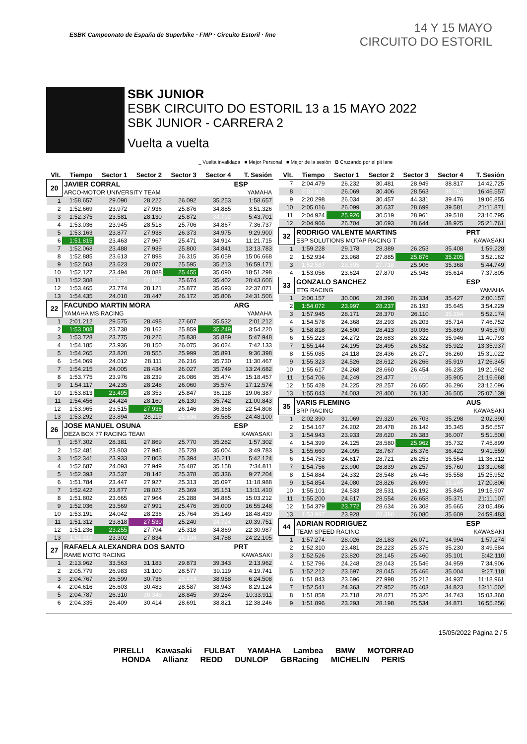ESBK Campeonato de España de Superbike · FMP · Circuito Estoril · fme
14 Y 15 MAYO
CIRCUITO DO ESTORIL
SBK JUNIOR
ESBK CIRCUITO DO ESTORIL 13 a 15 MAYO 2022
SBK JUNIOR - CARRERA 2
Vuelta a vuelta
_ Vuelta invalidada ■ Mejor Personal ■ Mejor de la sesión B Cruzando por el pit lane
| Vlt. | Tiempo | Sector 1 | Sector 2 | Sector 3 | Sector 4 | T. Sesión |
| --- | --- | --- | --- | --- | --- | --- |
| 20 | JAVIER CORRAL | | | | | ESP |
| | ARCO-MOTOR UNIVERSITY TEAM | | | | | YAMAHA |
| 1 | 1:58.657 | 29.090 | 28.222 | 26.092 | 35.253 | 1:58.657 |
| 2 | 1:52.669 | 23.972 | 27.936 | 25.876 | 34.885 | 3:51.326 |
| 3 | 1:52.375 | 23.581 | 28.130 | 25.872 | 34.792 | 5:43.701 |
| 4 | 1:53.036 | 23.945 | 28.518 | 25.706 | 34.867 | 7:36.737 |
| 5 | 1:53.163 | 23.877 | 27.938 | 26.373 | 34.975 | 9:29.900 |
| 6 | 1:51.815 | 23.463 | 27.967 | 25.471 | 34.914 | 11:21.715 |
| 7 | 1:52.068 | 23.488 | 27.939 | 25.800 | 34.841 | 13:13.783 |
| 8 | 1:52.885 | 23.613 | 27.898 | 26.315 | 35.059 | 15:06.668 |
| 9 | 1:52.503 | 23.623 | 28.072 | 25.595 | 35.213 | 16:59.171 |
| 10 | 1:52.127 | 23.494 | 28.088 | 25.455 | 35.090 | 18:51.298 |
| 11 | 1:52.308 | 23.348 | 27.884 | 25.674 | 35.402 | 20:43.606 |
| 12 | 1:53.465 | 23.774 | 28.121 | 25.877 | 35.693 | 22:37.071 |
| 13 | 1:54.435 | 24.010 | 28.447 | 26.172 | 35.806 | 24:31.506 |
| 22 | FACUNDO MARTIN MORA | | | | | ARG |
| | YAMAHA MS RACING | | | | | YAMAHA |
| 1 | 2:01.212 | 29.575 | 28.498 | 27.607 | 35.532 | 2:01.212 |
| 2 | 1:53.008 | 23.738 | 28.162 | 25.859 | 35.249 | 3:54.220 |
| 3 | 1:53.728 | 23.775 | 28.226 | 25.838 | 35.889 | 5:47.948 |
| 4 | 1:54.185 | 23.936 | 28.150 | 26.075 | 36.024 | 7:42.133 |
| 5 | 1:54.265 | 23.820 | 28.555 | 25.999 | 35.891 | 9:36.398 |
| 6 | 1:54.069 | 24.012 | 28.111 | 26.216 | 35.730 | 11:30.467 |
| 7 | 1:54.215 | 24.005 | 28.434 | 26.027 | 35.749 | 13:24.682 |
| 8 | 1:53.775 | 23.976 | 28.239 | 26.086 | 35.474 | 15:18.457 |
| 9 | 1:54.117 | 24.235 | 28.248 | 26.060 | 35.574 | 17:12.574 |
| 10 | 1:53.813 | 23.495 | 28.353 | 25.847 | 36.118 | 19:06.387 |
| 11 | 1:54.456 | 24.424 | 28.160 | 26.130 | 35.742 | 21:00.843 |
| 12 | 1:53.965 | 23.515 | 27.936 | 26.146 | 36.368 | 22:54.808 |
| 13 | 1:53.292 | 23.894 | 28.119 | 25.694 | 35.585 | 24:48.100 |
| 26 | JOSE MANUEL OSUNA | | | | | ESP |
| | DEZA BOX 77 RACING TEAM | | | | | KAWASAKI |
| 1 | 1:57.302 | 28.381 | 27.869 | 25.770 | 35.282 | 1:57.302 |
| 2 | 1:52.481 | 23.803 | 27.946 | 25.728 | 35.004 | 3:49.783 |
| 3 | 1:52.341 | 23.933 | 27.803 | 25.394 | 35.211 | 5:42.124 |
| 4 | 1:52.687 | 24.093 | 27.949 | 25.487 | 35.158 | 7:34.811 |
| 5 | 1:52.393 | 23.537 | 28.142 | 25.378 | 35.336 | 9:27.204 |
| 6 | 1:51.784 | 23.447 | 27.927 | 25.313 | 35.097 | 11:18.988 |
| 7 | 1:52.422 | 23.877 | 28.025 | 25.369 | 35.151 | 13:11.410 |
| 8 | 1:51.802 | 23.665 | 27.964 | 25.288 | 34.885 | 15:03.212 |
| 9 | 1:52.036 | 23.569 | 27.991 | 25.476 | 35.000 | 16:55.248 |
| 10 | 1:53.191 | 24.042 | 28.236 | 25.764 | 35.149 | 18:48.439 |
| 11 | 1:51.312 | 23.818 | 27.530 | 25.240 | 34.724 | 20:39.751 |
| 12 | 1:51.236 | 23.255 | 27.794 | 25.318 | 34.869 | 22:30.987 |
| 13 | 1:51.118 | 23.302 | 27.834 | 25.194 | 34.788 | 24:22.105 |
| 27 | RAFAELA ALEXANDRA DOS SANTO | | | | | PRT |
| | RAME MOTO RACING | | | | | KAWASAKI |
| 1 | 2:13.962 | 33.563 | 31.183 | 29.873 | 39.343 | 2:13.962 |
| 2 | 2:05.779 | 26.983 | 31.100 | 28.577 | 39.119 | 4:19.741 |
| 3 | 2:04.767 | 26.599 | 30.736 | 28.474 | 38.958 | 6:24.508 |
| 4 | 2:04.616 | 26.603 | 30.483 | 28.587 | 38.943 | 8:29.124 |
| 5 | 2:04.787 | 26.310 | 30.348 | 28.845 | 39.284 | 10:33.911 |
| 6 | 2:04.335 | 26.409 | 30.414 | 28.691 | 38.821 | 12:38.246 |
| Vlt. | Tiempo | Sector 1 | Sector 2 | Sector 3 | Sector 4 | T. Sesión |
| --- | --- | --- | --- | --- | --- | --- |
| 7 | 2:04.479 | 26.232 | 30.481 | 28.949 | 38.817 | 14:42.725 |
| 8 | 2:03.832 | 26.069 | 30.406 | 28.563 | 38.794 | 16:46.557 |
| 9 | 2:20.298 | 26.034 | 30.457 | 44.331 | 39.476 | 19:06.855 |
| 10 | 2:05.016 | 26.099 | 30.637 | 28.699 | 39.581 | 21:11.871 |
| 11 | 2:04.924 | 25.926 | 30.519 | 28.961 | 39.518 | 23:16.795 |
| 12 | 2:04.966 | 26.704 | 30.693 | 28.644 | 38.925 | 25:21.761 |
| 32 | RODRIGO VALENTE MARTINS | | | | | PRT |
| | ESP SOLUTIONS MOTAP RACING T | | | | | KAWASAKI |
| 1 | 1:59.228 | 29.178 | 28.389 | 26.253 | 35.408 | 1:59.228 |
| 2 | 1:52.934 | 23.968 | 27.885 | 25.876 | 35.205 | 3:52.162 |
| 3 | 1:52.587 | 23.595 | 27.718 | 25.906 | 35.368 | 5:44.749 |
| 4 | 1:53.056 | 23.624 | 27.870 | 25.948 | 35.614 | 7:37.805 |
| 33 | GONZALO SANCHEZ | | | | | ESP |
| | ETG RACING | | | | | YAMAHA |
| 1 | 2:00.157 | 30.006 | 28.390 | 26.334 | 35.427 | 2:00.157 |
| 2 | 1:54.072 | 23.997 | 28.237 | 26.193 | 35.645 | 3:54.229 |
| 3 | 1:57.945 | 28.171 | 28.370 | 26.110 | 35.294 | 5:52.174 |
| 4 | 1:54.578 | 24.368 | 28.293 | 26.203 | 35.714 | 7:46.752 |
| 5 | 1:58.818 | 24.500 | 28.413 | 30.036 | 35.869 | 9:45.570 |
| 6 | 1:55.223 | 24.272 | 28.683 | 26.322 | 35.946 | 11:40.793 |
| 7 | 1:55.144 | 24.195 | 28.495 | 26.532 | 35.922 | 13:35.937 |
| 8 | 1:55.085 | 24.118 | 28.436 | 26.271 | 36.260 | 15:31.022 |
| 9 | 1:55.323 | 24.526 | 28.612 | 26.266 | 35.919 | 17:26.345 |
| 10 | 1:55.617 | 24.268 | 28.660 | 26.454 | 36.235 | 19:21.962 |
| 11 | 1:54.706 | 24.249 | 28.477 | 26.075 | 35.905 | 21:16.668 |
| 12 | 1:55.428 | 24.225 | 28.257 | 26.650 | 36.296 | 23:12.096 |
| 13 | 1:55.043 | 24.003 | 28.400 | 26.135 | 36.505 | 25:07.139 |
| 35 | VARIS FLEMING | | | | | AUS |
| | BRP RACING | | | | | KAWASAKI |
| 1 | 2:02.390 | 31.069 | 29.320 | 26.703 | 35.298 | 2:02.390 |
| 2 | 1:54.167 | 24.202 | 28.478 | 26.142 | 35.345 | 3:56.557 |
| 3 | 1:54.943 | 23.933 | 28.620 | 26.383 | 36.007 | 5:51.500 |
| 4 | 1:54.399 | 24.125 | 28.580 | 25.962 | 35.732 | 7:45.899 |
| 5 | 1:55.660 | 24.095 | 28.767 | 26.376 | 36.422 | 9:41.559 |
| 6 | 1:54.753 | 24.617 | 28.721 | 26.253 | 35.554 | 11:36.312 |
| 7 | 1:54.756 | 23.900 | 28.839 | 26.257 | 35.760 | 13:31.068 |
| 8 | 1:54.884 | 24.332 | 28.548 | 26.446 | 35.558 | 15:25.952 |
| 9 | 1:54.854 | 24.080 | 28.826 | 26.699 | 35.249 | 17:20.806 |
| 10 | 1:55.101 | 24.533 | 28.531 | 26.192 | 35.845 | 19:15.907 |
| 11 | 1:55.200 | 24.617 | 28.554 | 26.658 | 35.371 | 21:11.107 |
| 12 | 1:54.379 | 23.772 | 28.634 | 26.308 | 35.665 | 23:05.486 |
| 13 | 1:53.997 | 23.928 | 28.380 | 26.080 | 35.609 | 24:59.483 |
| 44 | ADRIAN RODRIGUEZ | | | | | ESP |
| | TEAM SPEED RACING | | | | | KAWASAKI |
| 1 | 1:57.274 | 28.026 | 28.183 | 26.071 | 34.994 | 1:57.274 |
| 2 | 1:52.310 | 23.481 | 28.223 | 25.376 | 35.230 | 3:49.584 |
| 3 | 1:52.526 | 23.820 | 28.145 | 25.460 | 35.101 | 5:42.110 |
| 4 | 1:52.796 | 24.248 | 28.043 | 25.546 | 34.959 | 7:34.906 |
| 5 | 1:52.212 | 23.697 | 28.045 | 25.466 | 35.004 | 9:27.118 |
| 6 | 1:51.843 | 23.696 | 27.998 | 25.212 | 34.937 | 11:18.961 |
| 7 | 1:52.541 | 24.363 | 27.952 | 25.403 | 34.823 | 13:11.502 |
| 8 | 1:51.858 | 23.718 | 28.071 | 25.326 | 34.743 | 15:03.360 |
| 9 | 1:51.896 | 23.293 | 28.198 | 25.534 | 34.871 | 16:55.256 |
15/05/2022 Página 2 / 5
PIRELLI Kawasaki FULBAT YAMAHA Lambea BMW MOTORRAD
HONDA Allianz REDD DUNLOP GBRacing MICHELIN PERIS